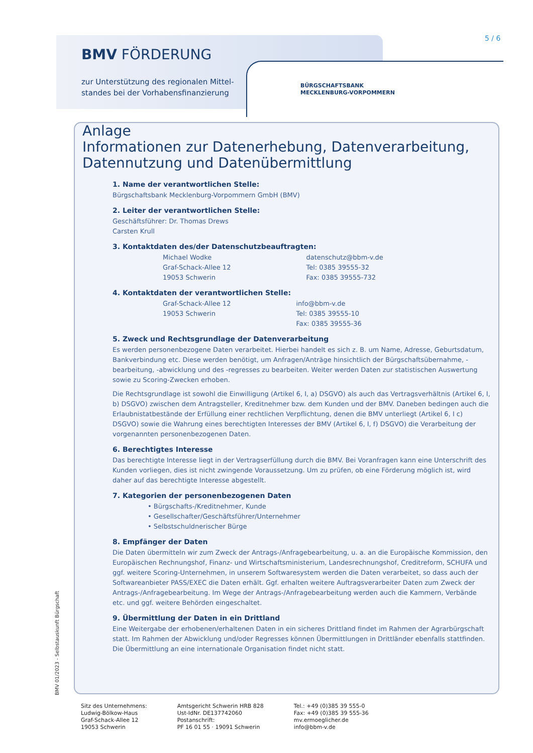BMV FÖRDERUNG
zur Unterstützung des regionalen Mittel-
standes bei der Vorhabensfinanzierung
BÜRGSCHAFTSBANK
MECKLENBURG-VORPOMMERN
5 / 6
Anlage
Informationen zur Datenerhebung, Datenverarbeitung,
Datennutzung und Datenübermittlung
1. Name der verantwortlichen Stelle:
Bürgschaftsbank Mecklenburg-Vorpommern GmbH (BMV)
2. Leiter der verantwortlichen Stelle:
Geschäftsführer: Dr. Thomas Drews
Carsten Krull
3. Kontaktdaten des/der Datenschutzbeauftragten:
Michael Wodke
Graf-Schack-Allee 12
19053 Schwerin datenschutz@bbm-v.de
Tel: 0385 39555-32
Fax: 0385 39555-732
4. Kontaktdaten der verantwortlichen Stelle:
Graf-Schack-Allee 12
19053 Schwerin info@bbm-v.de
Tel: 0385 39555-10
Fax: 0385 39555-36
5. Zweck und Rechtsgrundlage der Datenverarbeitung
Es werden personenbezogene Daten verarbeitet. Hierbei handelt es sich z. B. um Name, Adresse, Geburtsdatum, Bankverbindung etc. Diese werden benötigt, um Anfragen/Anträge hinsichtlich der Bürgschaftsübernahme, -bearbeitung, -abwicklung und des -regresses zu bearbeiten. Weiter werden Daten zur statistischen Auswertung sowie zu Scoring-Zwecken erhoben.
Die Rechtsgrundlage ist sowohl die Einwilligung (Artikel 6, I, a) DSGVO) als auch das Vertragsverhältnis (Artikel 6, I, b) DSGVO) zwischen dem Antragsteller, Kreditnehmer bzw. dem Kunden und der BMV. Daneben bedingen auch die Erlaubnistatbestände der Erfüllung einer rechtlichen Verpflichtung, denen die BMV unterliegt (Artikel 6, I c) DSGVO) sowie die Wahrung eines berechtigten Interesses der BMV (Artikel 6, I, f) DSGVO) die Verarbeitung der vorgenannten personenbezogenen Daten.
6. Berechtigtes Interesse
Das berechtigte Interesse liegt in der Vertragserfüllung durch die BMV. Bei Voranfragen kann eine Unterschrift des Kunden vorliegen, dies ist nicht zwingende Voraussetzung. Um zu prüfen, ob eine Förderung möglich ist, wird daher auf das berechtigte Interesse abgestellt.
7. Kategorien der personenbezogenen Daten
• Bürgschafts-/Kreditnehmer, Kunde
• Gesellschafter/Geschäftsführer/Unternehmer
• Selbstschuldnerischer Bürge
8. Empfänger der Daten
Die Daten übermitteln wir zum Zweck der Antrags-/Anfragebearbeitung, u. a. an die Europäische Kommission, den Europäischen Rechnungshof, Finanz- und Wirtschaftsministerium, Landesrechnungshof, Creditreform, SCHUFA und ggf. weitere Scoring-Unternehmen, in unserem Softwaresystem werden die Daten verarbeitet, so dass auch der Softwareanbieter PASS/EXEC die Daten erhält. Ggf. erhalten weitere Auftragsverarbeiter Daten zum Zweck der Antrags-/Anfragebearbeitung. Im Wege der Antrags-/Anfragebearbeitung werden auch die Kammern, Verbände etc. und ggf. weitere Behörden eingeschaltet.
9. Übermittlung der Daten in ein Drittland
Eine Weitergabe der erhobenen/erhaltenen Daten in ein sicheres Drittland findet im Rahmen der Agrarbürgschaft statt. Im Rahmen der Abwicklung und/oder Regresses können Übermittlungen in Drittländer ebenfalls stattfinden. Die Übermittlung an eine internationale Organisation findet nicht statt.
BMV 01/2023 - Selbstauskunft Bürgschaft
Sitz des Unternehmens:
Ludwig-Bölkow-Haus
Graf-Schack-Allee 12
19053 Schwerin
Amtsgericht Schwerin HRB 828
Ust-IdNr. DE137742060
Postanschrift:
PF 16 01 55 · 19091 Schwerin
Tel.: +49 (0)385 39 555-0
Fax: +49 (0)385 39 555-36
mv.ermoeglicher.de
info@bbm-v.de